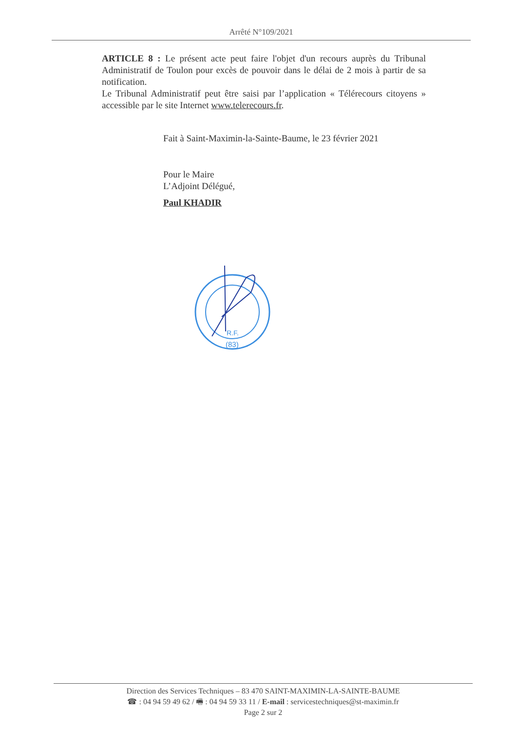Arrêté N°109/2021
ARTICLE 8 : Le présent acte peut faire l'objet d'un recours auprès du Tribunal Administratif de Toulon pour excès de pouvoir dans le délai de 2 mois à partir de sa notification.
Le Tribunal Administratif peut être saisi par l’application « Télérecours citoyens » accessible par le site Internet www.telerecours.fr.
Fait à Saint-Maximin-la-Sainte-Baume, le 23 février 2021
Pour le Maire
L’Adjoint Délégué,
Paul KHADIR
R.F.
(83)
Direction des Services Techniques – 83 470 SAINT-MAXIMIN-LA-SAINTE-BAUME
☎ : 04 94 59 49 62 / 🖷 : 04 94 59 33 11 / E-mail : servicestechniques@st-maximin.fr
Page 2 sur 2